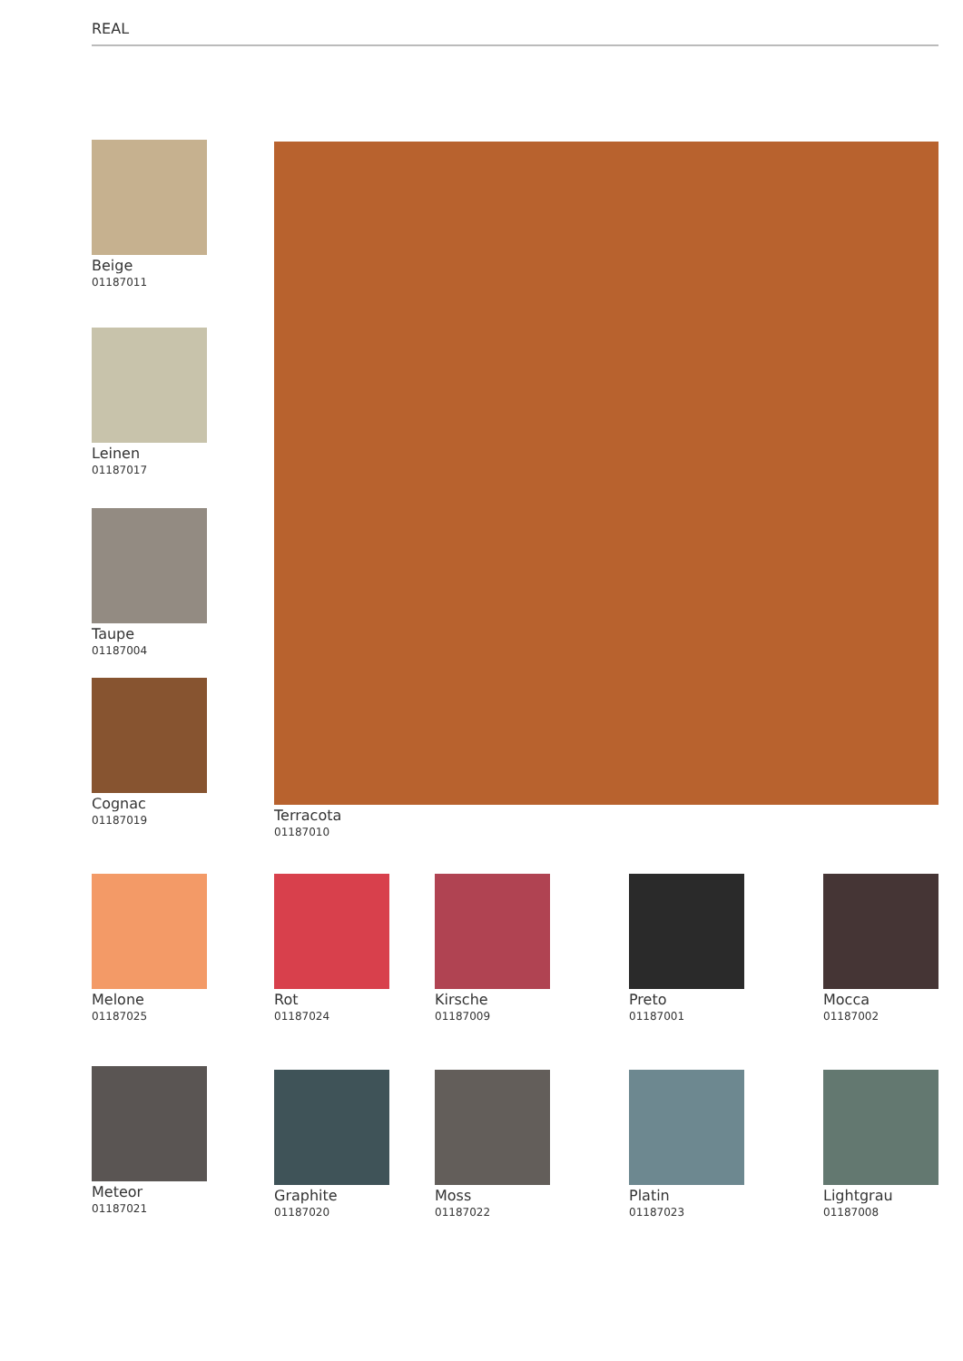REAL
Beige
01187011
Leinen
01187017
Taupe
01187004
Cognac
01187019
Terracota
01187010
Melone
01187025
Rot
01187024
Kirsche
01187009
Preto
01187001
Mocca
01187002
Meteor
01187021
Graphite
01187020
Moss
01187022
Platin
01187023
Lightgrau
01187008